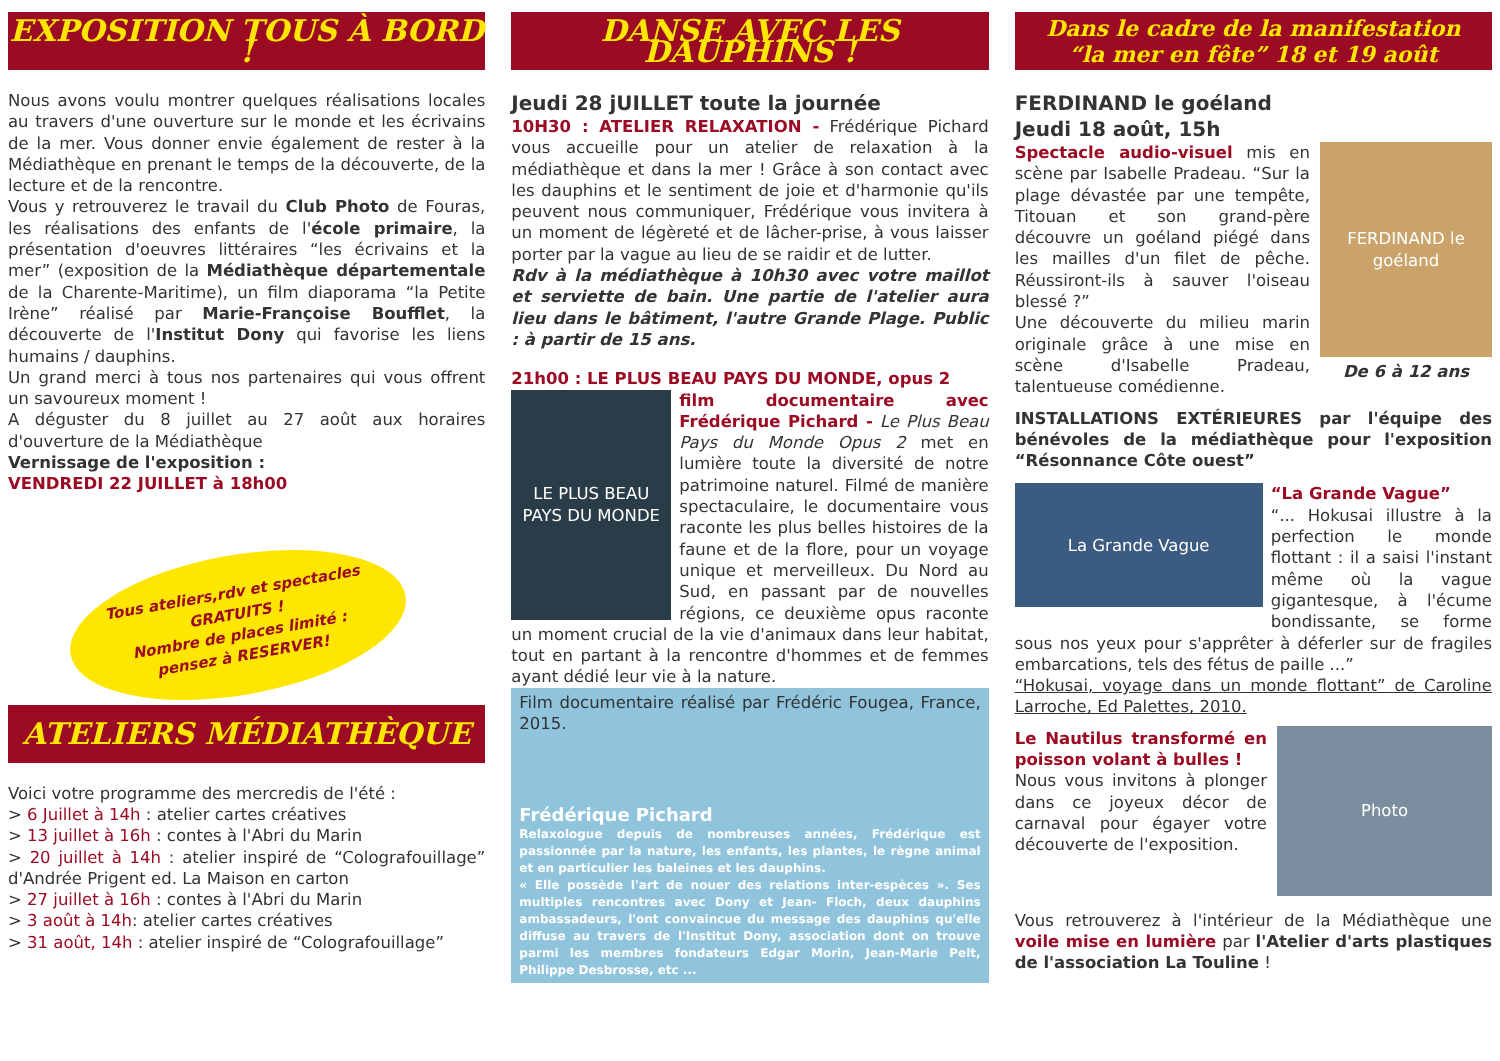EXPOSITION TOUS À BORD !
Nous avons voulu montrer quelques réalisations locales au travers d'une ouverture sur le monde et les écrivains de la mer. Vous donner envie également de rester à la Médiathèque en prenant le temps de la découverte, de la lecture et de la rencontre.
Vous y retrouverez le travail du Club Photo de Fouras, les réalisations des enfants de l'école primaire, la présentation d'oeuvres littéraires “les écrivains et la mer” (exposition de la Médiathèque départementale de la Charente-Maritime), un film diaporama “la Petite Irène” réalisé par Marie-Françoise Boufflet, la découverte de l'Institut Dony qui favorise les liens humains / dauphins.
Un grand merci à tous nos partenaires qui vous offrent un savoureux moment !
A déguster du 8 juillet au 27 août aux horaires d'ouverture de la Médiathèque
Vernissage de l'exposition :
VENDREDI 22 JUILLET à 18h00
Tous ateliers,rdv et spectacles
GRATUITS !
Nombre de places limité :
pensez à RESERVER!
ATELIERS MÉDIATHÈQUE
Voici votre programme des mercredis de l'été :
> 6 Juillet à 14h : atelier cartes créatives
> 13 juillet à 16h : contes à l'Abri du Marin
> 20 juillet à 14h : atelier inspiré de “Colografouillage” d'Andrée Prigent ed. La Maison en carton
> 27 juillet à 16h : contes à l'Abri du Marin
> 3 août à 14h: atelier cartes créatives
> 31 août, 14h : atelier inspiré de “Colografouillage”
DANSE AVEC LES DAUPHINS !
Jeudi 28 jUILLET toute la journée
10H30 : ATELIER RELAXATION - Frédérique Pichard vous accueille pour un atelier de relaxation à la médiathèque et dans la mer ! Grâce à son contact avec les dauphins et le sentiment de joie et d'harmonie qu'ils peuvent nous communiquer, Frédérique vous invitera à un moment de légèreté et de lâcher-prise, à vous laisser porter par la vague au lieu de se raidir et de lutter.
Rdv à la médiathèque à 10h30 avec votre maillot et serviette de bain. Une partie de l'atelier aura lieu dans le bâtiment, l'autre Grande Plage. Public : à partir de 15 ans.
21h00 : LE PLUS BEAU PAYS DU MONDE, opus 2
LE PLUS BEAU PAYS DU MONDE
film documentaire avec Frédérique Pichard - Le Plus Beau Pays du Monde Opus 2 met en lumière toute la diversité de notre patrimoine naturel. Filmé de manière spectaculaire, le documentaire vous raconte les plus belles histoires de la faune et de la flore, pour un voyage unique et merveilleux. Du Nord au Sud, en passant par de nouvelles régions, ce deuxième opus raconte un moment crucial de la vie d'animaux dans leur habitat, tout en partant à la rencontre d'hommes et de femmes ayant dédié leur vie à la nature.
Film documentaire réalisé par Frédéric Fougea, France, 2015.
Frédérique Pichard
Relaxologue depuis de nombreuses années, Frédérique est passionnée par la nature, les enfants, les plantes, le règne animal et en particulier les baleines et les dauphins.
« Elle possède l'art de nouer des relations inter-espèces ». Ses multiples rencontres avec Dony et Jean- Floch, deux dauphins ambassadeurs, l'ont convaincue du message des dauphins qu'elle diffuse au travers de l'Institut Dony, association dont on trouve parmi les membres fondateurs Edgar Morin, Jean-Marie Pelt, Philippe Desbrosse, etc ...
Dans le cadre de la manifestation
“la mer en fête” 18 et 19 août
FERDINAND le goéland
Jeudi 18 août, 15h
FERDINAND le goéland
De 6 à 12 ans
Spectacle audio-visuel mis en scène par Isabelle Pradeau. “Sur la plage dévastée par une tempête, Titouan et son grand-père découvre un goéland piégé dans les mailles d'un filet de pêche. Réussiront-ils à sauver l'oiseau blessé ?”
Une découverte du milieu marin originale grâce à une mise en scène d'Isabelle Pradeau, talentueuse comédienne.
INSTALLATIONS EXTÉRIEURES par l'équipe des bénévoles de la médiathèque pour l'exposition “Résonnance Côte ouest”
La Grande Vague
“La Grande Vague”
“... Hokusai illustre à la perfection le monde flottant : il a saisi l'instant même où la vague gigantesque, à l'écume bondissante, se forme sous nos yeux pour s'apprêter à déferler sur de fragiles embarcations, tels des fétus de paille ...”
“Hokusai, voyage dans un monde flottant” de Caroline Larroche, Ed Palettes, 2010.
Photo
Le Nautilus transformé en poisson volant à bulles !
Nous vous invitons à plonger dans ce joyeux décor de carnaval pour égayer votre découverte de l'exposition.
Vous retrouverez à l'intérieur de la Médiathèque une voile mise en lumière par l'Atelier d'arts plastiques de l'association La Touline !